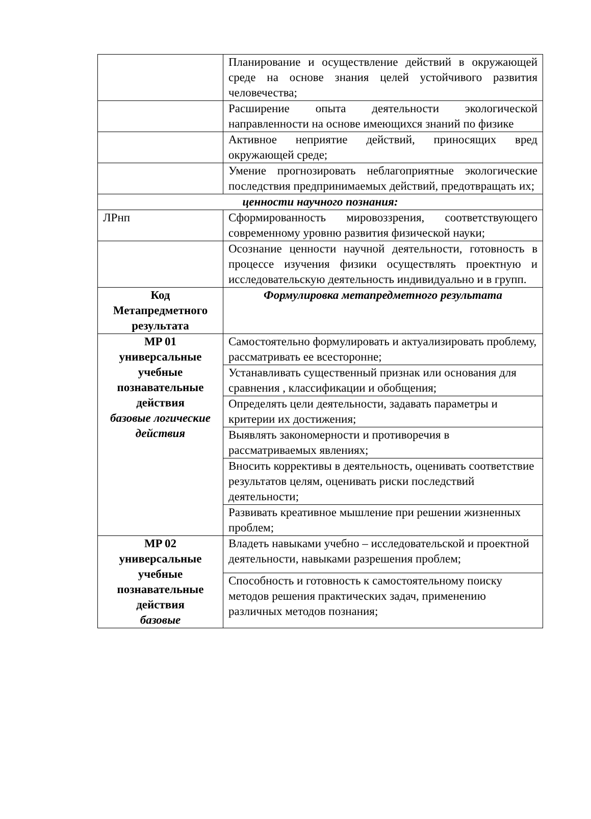| | Планирование и осуществление действий в окружающей среде на основе знания целей устойчивого развития человечества; |
| | Расширение опыта деятельности экологической направленности на основе имеющихся знаний по физике |
| | Активное неприятие действий, приносящих вред окружающей среде; |
| | Умение прогнозировать неблагоприятные экологические последствия предпринимаемых действий, предотвращать их; |
| ценности научного познания: | |
| ЛРнп | Сформированность мировоззрения, соответствующего современному уровню развития физической науки; |
| | Осознание ценности научной деятельности, готовность в процессе изучения физики осуществлять проектную и исследовательскую деятельность индивидуально и в групп. |
| Код Метапредметного результата | Формулировка метапредметного результата |
| MP 01 универсальные учебные познавательные действия базовые логические действия | Самостоятельно формулировать и актуализировать проблему, рассматривать ее всесторонне; |
| | Устанавливать существенный признак или основания для сравнения , классификации и обобщения; |
| | Определять цели деятельности, задавать параметры и критерии их достижения; |
| | Выявлять закономерности и противоречия в рассматриваемых явлениях; |
| | Вносить коррективы в деятельность, оценивать соответствие результатов целям, оценивать риски последствий деятельности; |
| | Развивать креативное мышление при решении жизненных проблем; |
| MP 02 универсальные учебные познавательные действия базовые | Владеть навыками учебно – исследовательской и проектной деятельности, навыками разрешения проблем; |
| | Способность и готовность к самостоятельному поиску методов решения практических задач, применению различных методов познания; |